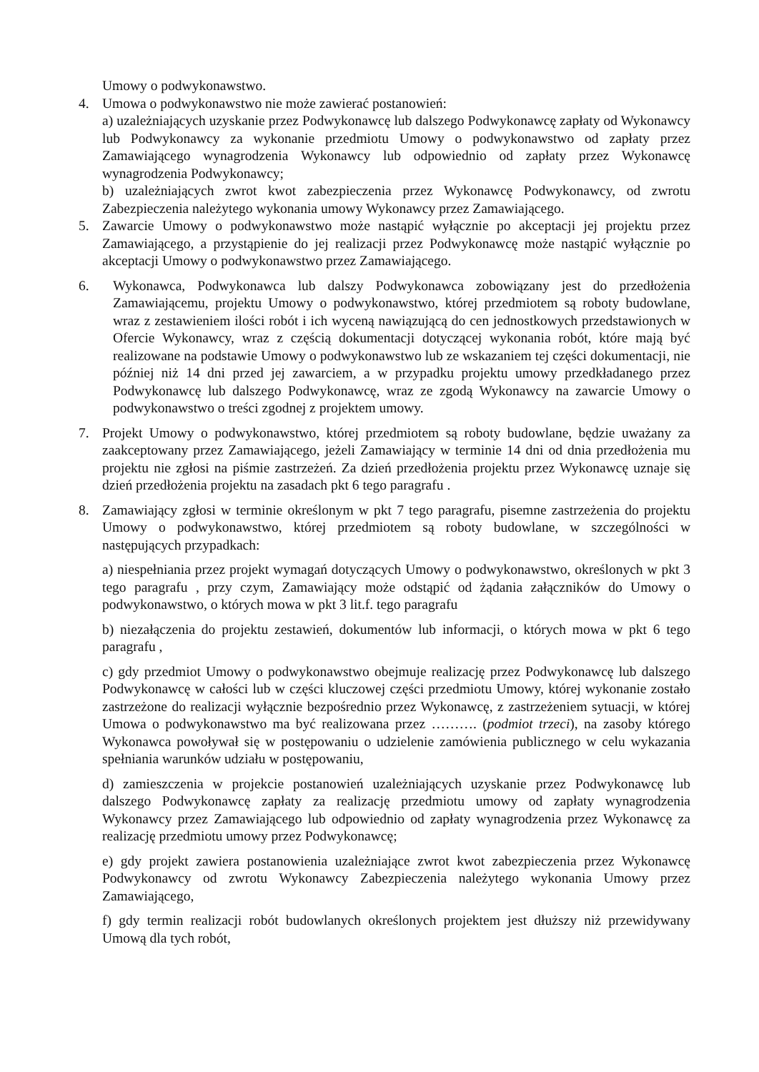Umowy o podwykonawstwo.
4. Umowa o podwykonawstwo nie może zawierać postanowień:
a) uzależniających uzyskanie przez Podwykonawcę lub dalszego Podwykonawcę zapłaty od Wykonawcy lub Podwykonawcy za wykonanie przedmiotu Umowy o podwykonawstwo od zapłaty przez Zamawiającego wynagrodzenia Wykonawcy lub odpowiednio od zapłaty przez Wykonawcę wynagrodzenia Podwykonawcy;
b) uzależniających zwrot kwot zabezpieczenia przez Wykonawcę Podwykonawcy, od zwrotu Zabezpieczenia należytego wykonania umowy Wykonawcy przez Zamawiającego.
5. Zawarcie Umowy o podwykonawstwo może nastąpić wyłącznie po akceptacji jej projektu przez Zamawiającego, a przystąpienie do jej realizacji przez Podwykonawcę może nastąpić wyłącznie po akceptacji Umowy o podwykonawstwo przez Zamawiającego.
6. Wykonawca, Podwykonawca lub dalszy Podwykonawca zobowiązany jest do przedłożenia Zamawiającemu, projektu Umowy o podwykonawstwo, której przedmiotem są roboty budowlane, wraz z zestawieniem ilości robót i ich wyceną nawiązującą do cen jednostkowych przedstawionych w Ofercie Wykonawcy, wraz z częścią dokumentacji dotyczącej wykonania robót, które mają być realizowane na podstawie Umowy o podwykonawstwo lub ze wskazaniem tej części dokumentacji, nie później niż 14 dni przed jej zawarciem, a w przypadku projektu umowy przedkładanego przez Podwykonawcę lub dalszego Podwykonawcę, wraz ze zgodą Wykonawcy na zawarcie Umowy o podwykonawstwo o treści zgodnej z projektem umowy.
7. Projekt Umowy o podwykonawstwo, której przedmiotem są roboty budowlane, będzie uważany za zaakceptowany przez Zamawiającego, jeżeli Zamawiający w terminie 14 dni od dnia przedłożenia mu projektu nie zgłosi na piśmie zastrzeżeń. Za dzień przedłożenia projektu przez Wykonawcę uznaje się dzień przedłożenia projektu na zasadach pkt 6 tego paragrafu .
8. Zamawiający zgłosi w terminie określonym w pkt 7 tego paragrafu, pisemne zastrzeżenia do projektu Umowy o podwykonawstwo, której przedmiotem są roboty budowlane, w szczególności w następujących przypadkach:
a) niespełniania przez projekt wymagań dotyczących Umowy o podwykonawstwo, określonych w pkt 3 tego paragrafu , przy czym, Zamawiający może odstąpić od żądania załączników do Umowy o podwykonawstwo, o których mowa w pkt 3 lit.f. tego paragrafu
b) niezałączenia do projektu zestawień, dokumentów lub informacji, o których mowa w pkt 6 tego paragrafu ,
c) gdy przedmiot Umowy o podwykonawstwo obejmuje realizację przez Podwykonawcę lub dalszego Podwykonawcę w całości lub w części kluczowej części przedmiotu Umowy, której wykonanie zostało zastrzeżone do realizacji wyłącznie bezpośrednio przez Wykonawcę, z zastrzeżeniem sytuacji, w której Umowa o podwykonawstwo ma być realizowana przez ………. (podmiot trzeci), na zasoby którego Wykonawca powoływał się w postępowaniu o udzielenie zamówienia publicznego w celu wykazania spełniania warunków udziału w postępowaniu,
d) zamieszczenia w projekcie postanowień uzależniających uzyskanie przez Podwykonawcę lub dalszego Podwykonawcę zapłaty za realizację przedmiotu umowy od zapłaty wynagrodzenia Wykonawcy przez Zamawiającego lub odpowiednio od zapłaty wynagrodzenia przez Wykonawcę za realizację przedmiotu umowy przez Podwykonawcę;
e) gdy projekt zawiera postanowienia uzależniające zwrot kwot zabezpieczenia przez Wykonawcę Podwykonawcy od zwrotu Wykonawcy Zabezpieczenia należytego wykonania Umowy przez Zamawiającego,
f) gdy termin realizacji robót budowlanych określonych projektem jest dłuższy niż przewidywany Umową dla tych robót,